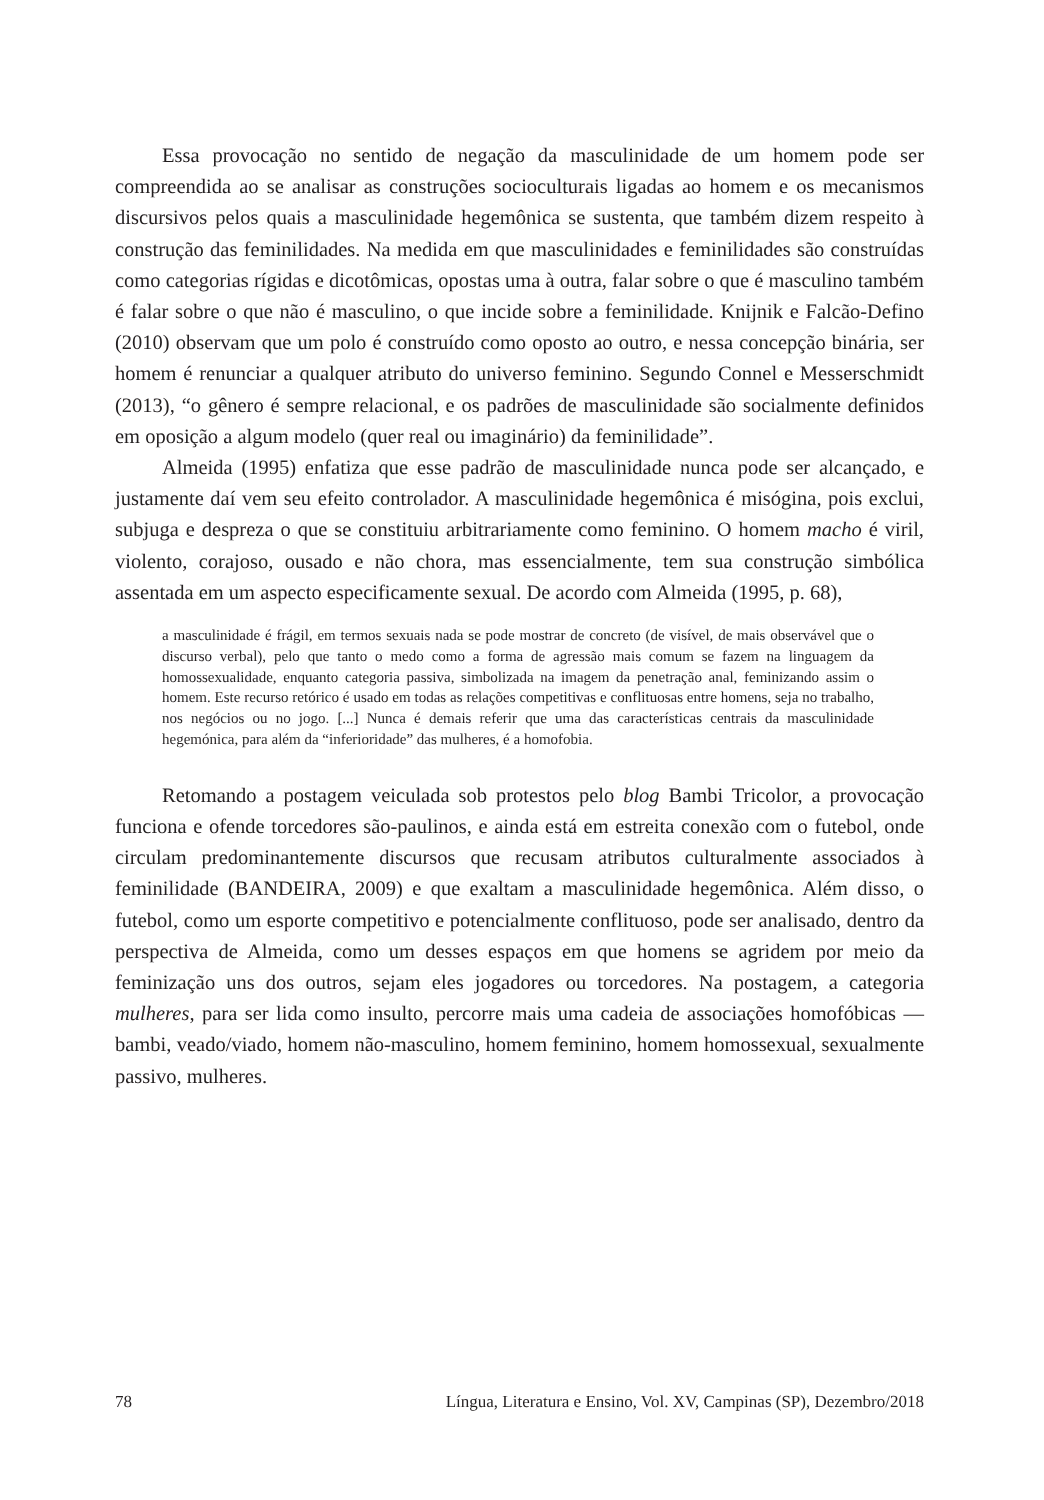Essa provocação no sentido de negação da masculinidade de um homem pode ser compreendida ao se analisar as construções socioculturais ligadas ao homem e os mecanismos discursivos pelos quais a masculinidade hegemônica se sustenta, que também dizem respeito à construção das feminilidades. Na medida em que masculinidades e feminilidades são construídas como categorias rígidas e dicotômicas, opostas uma à outra, falar sobre o que é masculino também é falar sobre o que não é masculino, o que incide sobre a feminilidade. Knijnik e Falcão-Defino (2010) observam que um polo é construído como oposto ao outro, e nessa concepção binária, ser homem é renunciar a qualquer atributo do universo feminino. Segundo Connel e Messerschmidt (2013), “o gênero é sempre relacional, e os padrões de masculinidade são socialmente definidos em oposição a algum modelo (quer real ou imaginário) da feminilidade”.
Almeida (1995) enfatiza que esse padrão de masculinidade nunca pode ser alcançado, e justamente daí vem seu efeito controlador. A masculinidade hegemônica é misógina, pois exclui, subjuga e despreza o que se constituiu arbitrariamente como feminino. O homem macho é viril, violento, corajoso, ousado e não chora, mas essencialmente, tem sua construção simbólica assentada em um aspecto especificamente sexual. De acordo com Almeida (1995, p. 68),
a masculinidade é frágil, em termos sexuais nada se pode mostrar de concreto (de visível, de mais observável que o discurso verbal), pelo que tanto o medo como a forma de agressão mais comum se fazem na linguagem da homossexualidade, enquanto categoria passiva, simbolizada na imagem da penetração anal, feminizando assim o homem. Este recurso retórico é usado em todas as relações competitivas e conflituosas entre homens, seja no trabalho, nos negócios ou no jogo. [...] Nunca é demais referir que uma das características centrais da masculinidade hegemónica, para além da “inferioridade” das mulheres, é a homofobia.
Retomando a postagem veiculada sob protestos pelo blog Bambi Tricolor, a provocação funciona e ofende torcedores são-paulinos, e ainda está em estreita conexão com o futebol, onde circulam predominantemente discursos que recusam atributos culturalmente associados à feminilidade (BANDEIRA, 2009) e que exaltam a masculinidade hegemônica. Além disso, o futebol, como um esporte competitivo e potencialmente conflituoso, pode ser analisado, dentro da perspectiva de Almeida, como um desses espaços em que homens se agridem por meio da feminização uns dos outros, sejam eles jogadores ou torcedores. Na postagem, a categoria mulheres, para ser lida como insulto, percorre mais uma cadeia de associações homofóbicas — bambi, veado/viado, homem não-masculino, homem feminino, homem homossexual, sexualmente passivo, mulheres.
78 Língua, Literatura e Ensino, Vol. XV, Campinas (SP), Dezembro/2018